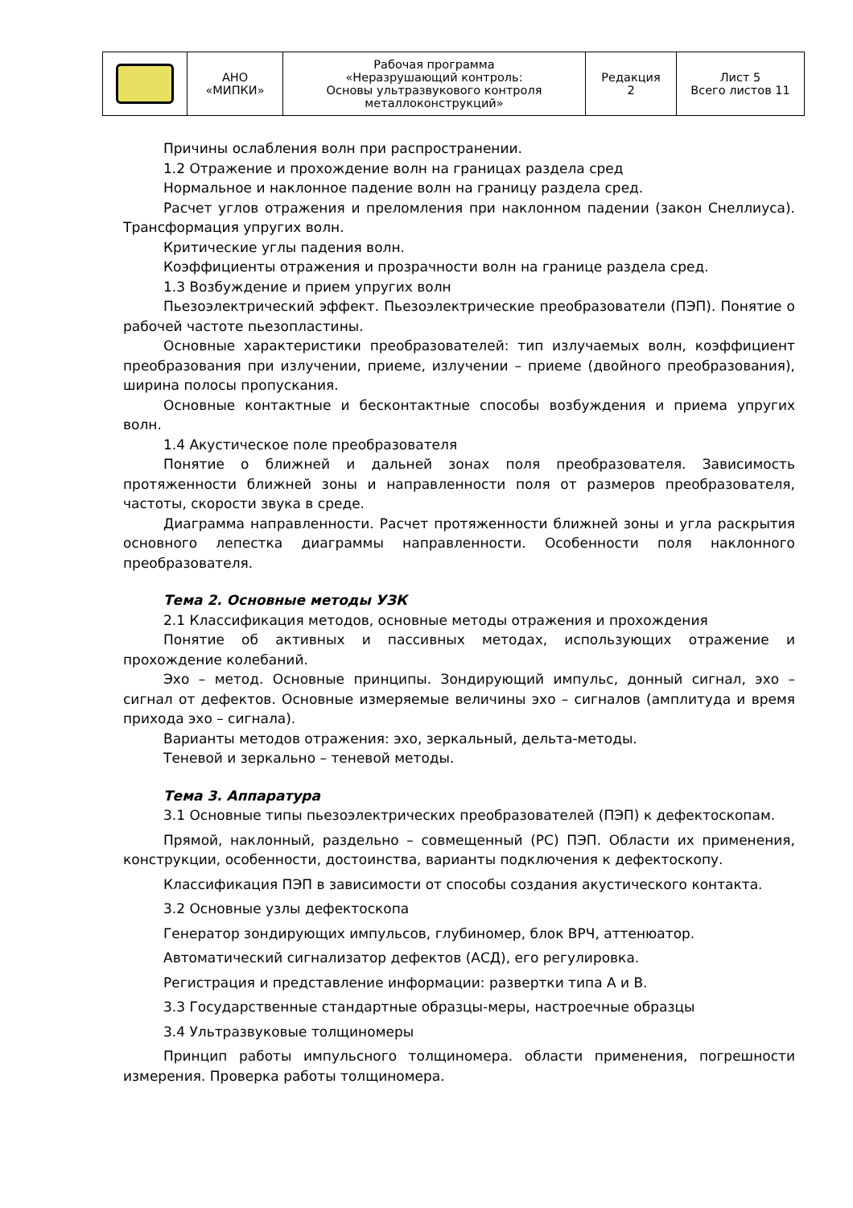| | АНО «МИПКИ» | Рабочая программа «Неразрушающий контроль: Основы ультразвукового контроля металлоконструкций» | Редакция 2 | Лист 5 Всего листов 11 |
Причины ослабления волн при распространении.
1.2 Отражение и прохождение волн на границах раздела сред
Нормальное и наклонное падение волн на границу раздела сред.
Расчет углов отражения и преломления при наклонном падении (закон Снеллиуса). Трансформация упругих волн.
Критические углы падения волн.
Коэффициенты отражения и прозрачности волн на границе раздела сред.
1.3 Возбуждение и прием упругих волн
Пьезоэлектрический эффект. Пьезоэлектрические преобразователи (ПЭП). Понятие о рабочей частоте пьезопластины.
Основные характеристики преобразователей: тип излучаемых волн, коэффициент преобразования при излучении, приеме, излучении – приеме (двойного преобразования), ширина полосы пропускания.
Основные контактные и бесконтактные способы возбуждения и приема упругих волн.
1.4 Акустическое поле преобразователя
Понятие о ближней и дальней зонах поля преобразователя. Зависимость протяженности ближней зоны и направленности поля от размеров преобразователя, частоты, скорости звука в среде.
Диаграмма направленности. Расчет протяженности ближней зоны и угла раскрытия основного лепестка диаграммы направленности. Особенности поля наклонного преобразователя.
Тема 2. Основные методы УЗК
2.1 Классификация методов, основные методы отражения и прохождения
Понятие об активных и пассивных методах, использующих отражение и прохождение колебаний.
Эхо – метод. Основные принципы. Зондирующий импульс, донный сигнал, эхо – сигнал от дефектов. Основные измеряемые величины эхо – сигналов (амплитуда и время прихода эхо – сигнала).
Варианты методов отражения: эхо, зеркальный, дельта-методы.
Теневой и зеркально – теневой методы.
Тема 3. Аппаратура
3.1 Основные типы пьезоэлектрических преобразователей (ПЭП) к дефектоскопам.
Прямой, наклонный, раздельно – совмещенный (РС) ПЭП. Области их применения, конструкции, особенности, достоинства, варианты подключения к дефектоскопу.
Классификация ПЭП в зависимости от способы создания акустического контакта.
3.2 Основные узлы дефектоскопа
Генератор зондирующих импульсов, глубиномер, блок ВРЧ, аттенюатор.
Автоматический сигнализатор дефектов (АСД), его регулировка.
Регистрация и представление информации: развертки типа А и В.
3.3 Государственные стандартные образцы-меры, настроечные образцы
3.4 Ультразвуковые толщиномеры
Принцип работы импульсного толщиномера. области применения, погрешности измерения. Проверка работы толщиномера.